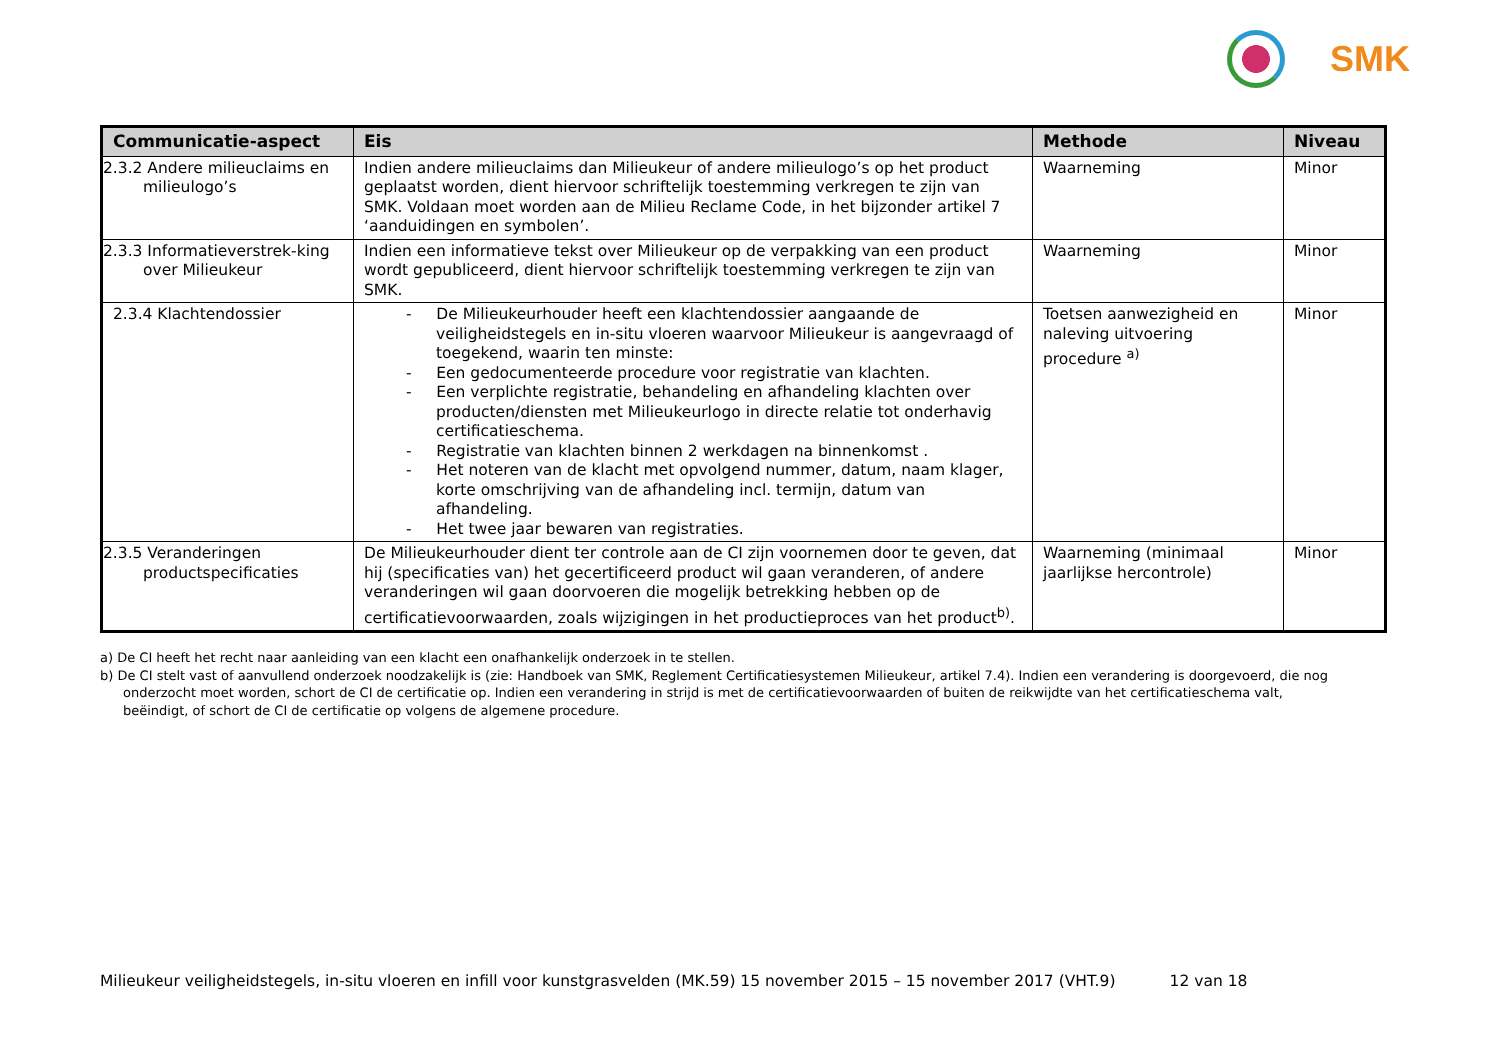SMK
| Communicatie-aspect | Eis | Methode | Niveau |
| --- | --- | --- | --- |
| 2.3.2 Andere milieuclaims en milieulogo’s | Indien andere milieuclaims dan Milieukeur of andere milieulogo’s op het product geplaatst worden, dient hiervoor schriftelijk toestemming verkregen te zijn van SMK. Voldaan moet worden aan de Milieu Reclame Code, in het bijzonder artikel 7 ‘aanduidingen en symbolen’. | Waarneming | Minor |
| 2.3.3 Informatieverstrek-king over Milieukeur | Indien een informatieve tekst over Milieukeur op de verpakking van een product wordt gepubliceerd, dient hiervoor schriftelijk toestemming verkregen te zijn van SMK. | Waarneming | Minor |
| 2.3.4 Klachtendossier | - De Milieukeurhouder heeft een klachtendossier aangaande de veiligheidstegels en in-situ vloeren waarvoor Milieukeur is aangevraagd of toegekend, waarin ten minste: - Een gedocumenteerde procedure voor registratie van klachten. - Een verplichte registratie, behandeling en afhandeling klachten over producten/diensten met Milieukeurlogo in directe relatie tot onderhavig certificatieschema. - Registratie van klachten binnen 2 werkdagen na binnenkomst . - Het noteren van de klacht met opvolgend nummer, datum, naam klager, korte omschrijving van de afhandeling incl. termijn, datum van afhandeling. - Het twee jaar bewaren van registraties. | Toetsen aanwezigheid en naleving uitvoering procedure <sup>a)</sup> | Minor |
| 2.3.5 Veranderingen productspecificaties | De Milieukeurhouder dient ter controle aan de CI zijn voornemen door te geven, dat hij (specificaties van) het gecertificeerd product wil gaan veranderen, of andere veranderingen wil gaan doorvoeren die mogelijk betrekking hebben op de certificatievoorwaarden, zoals wijzigingen in het productieproces van het product<sup>b)</sup>. | Waarneming (minimaal jaarlijkse hercontrole) | Minor |
a) De CI heeft het recht naar aanleiding van een klacht een onafhankelijk onderzoek in te stellen.
b) De CI stelt vast of aanvullend onderzoek noodzakelijk is (zie: Handboek van SMK, Reglement Certificatiesystemen Milieukeur, artikel 7.4). Indien een verandering is doorgevoerd, die nog onderzocht moet worden, schort de CI de certificatie op. Indien een verandering in strijd is met de certificatievoorwaarden of buiten de reikwijdte van het certificatieschema valt, beëindigt, of schort de CI de certificatie op volgens de algemene procedure.
Milieukeur veiligheidstegels, in-situ vloeren en infill voor kunstgrasvelden (MK.59) 15 november 2015 – 15 november 2017 (VHT.9) 12 van 18